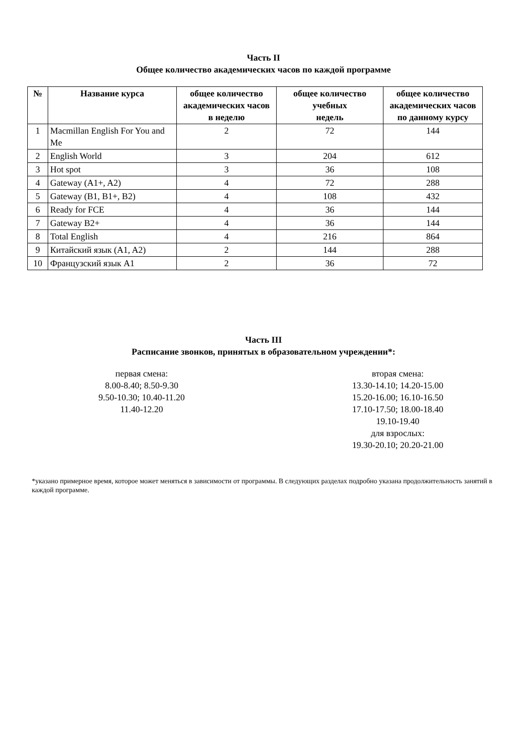Часть II
Общее количество академических часов по каждой программе
| № | Название курса | общее количество академических часов в неделю | общее количество учебных недель | общее количество академических часов по данному курсу |
| --- | --- | --- | --- | --- |
| 1 | Macmillan English For You and Me | 2 | 72 | 144 |
| 2 | English World | 3 | 204 | 612 |
| 3 | Hot spot | 3 | 36 | 108 |
| 4 | Gateway (A1+, A2) | 4 | 72 | 288 |
| 5 | Gateway (B1, B1+, B2) | 4 | 108 | 432 |
| 6 | Ready for FCE | 4 | 36 | 144 |
| 7 | Gateway B2+ | 4 | 36 | 144 |
| 8 | Total English | 4 | 216 | 864 |
| 9 | Китайский язык (A1, A2) | 2 | 144 | 288 |
| 10 | Французский язык A1 | 2 | 36 | 72 |
Часть III
Расписание звонков, принятых в образовательном учреждении*:
первая смена:
8.00-8.40; 8.50-9.30
9.50-10.30; 10.40-11.20
11.40-12.20
вторая смена:
13.30-14.10; 14.20-15.00
15.20-16.00; 16.10-16.50
17.10-17.50; 18.00-18.40
19.10-19.40
для взрослых:
19.30-20.10; 20.20-21.00
*указано примерное время, которое может меняться в зависимости от программы. В следующих разделах подробно указана продолжительность занятий в каждой программе.